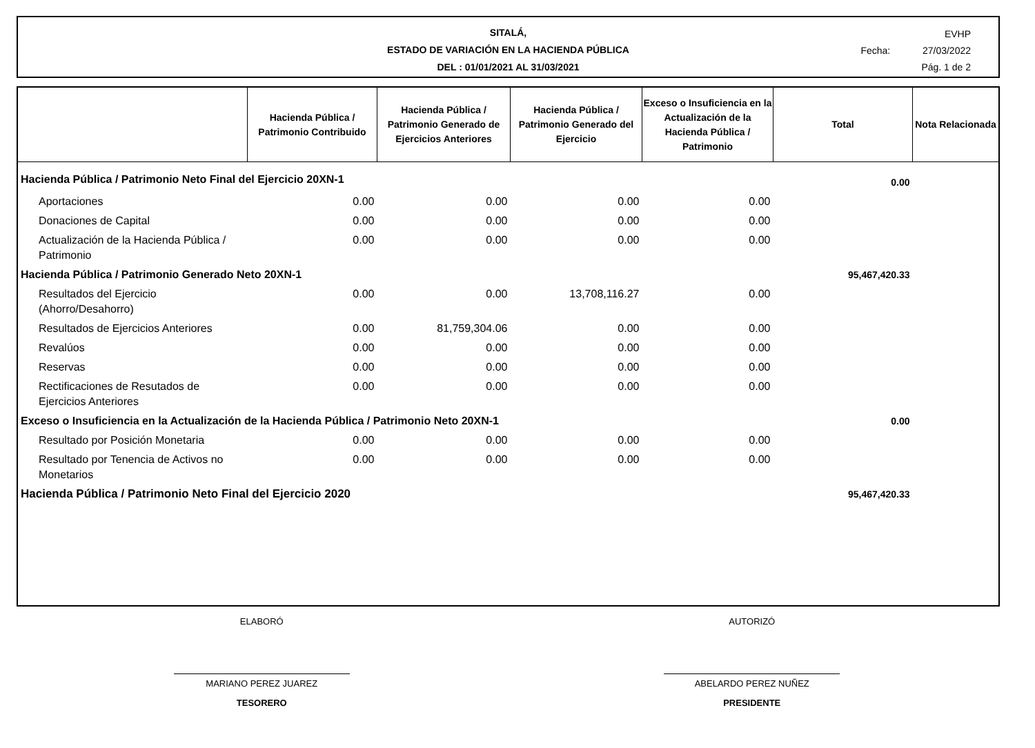SITALÁ,
ESTADO DE VARIACIÓN EN LA HACIENDA PÚBLICA
DEL : 01/01/2021 AL 31/03/2021
EVHP
Fecha: 27/03/2022
Pág. 1 de 2
| | Hacienda Pública / Patrimonio Contribuido | Hacienda Pública / Patrimonio Generado de Ejercicios Anteriores | Hacienda Pública / Patrimonio Generado del Ejercicio | Exceso o Insuficiencia en la Actualización de la Hacienda Pública / Patrimonio | Total | Nota Relacionada |
| --- | --- | --- | --- | --- | --- | --- |
| Hacienda Pública / Patrimonio Neto Final del Ejercicio 20XN-1 | | | | | 0.00 | |
| Aportaciones | 0.00 | 0.00 | 0.00 | 0.00 | | |
| Donaciones de Capital | 0.00 | 0.00 | 0.00 | 0.00 | | |
| Actualización de la Hacienda Pública / Patrimonio | 0.00 | 0.00 | 0.00 | 0.00 | | |
| Hacienda Pública / Patrimonio Generado Neto 20XN-1 | | | | | 95,467,420.33 | |
| Resultados del Ejercicio (Ahorro/Desahorro) | 0.00 | 0.00 | 13,708,116.27 | 0.00 | | |
| Resultados de Ejercicios Anteriores | 0.00 | 81,759,304.06 | 0.00 | 0.00 | | |
| Revalúos | 0.00 | 0.00 | 0.00 | 0.00 | | |
| Reservas | 0.00 | 0.00 | 0.00 | 0.00 | | |
| Rectificaciones de Resutados de Ejercicios Anteriores | 0.00 | 0.00 | 0.00 | 0.00 | | |
| Exceso o Insuficiencia en la Actualización de la Hacienda Pública / Patrimonio Neto 20XN-1 | | | | | 0.00 | |
| Resultado por Posición Monetaria | 0.00 | 0.00 | 0.00 | 0.00 | | |
| Resultado por Tenencia de Activos no Monetarios | 0.00 | 0.00 | 0.00 | 0.00 | | |
| Hacienda Pública / Patrimonio Neto Final del Ejercicio 2020 | | | | | 95,467,420.33 | |
ELABORÓ
MARIANO PEREZ JUAREZ
TESORERO
AUTORIZÓ
ABELARDO PEREZ NUÑEZ
PRESIDENTE